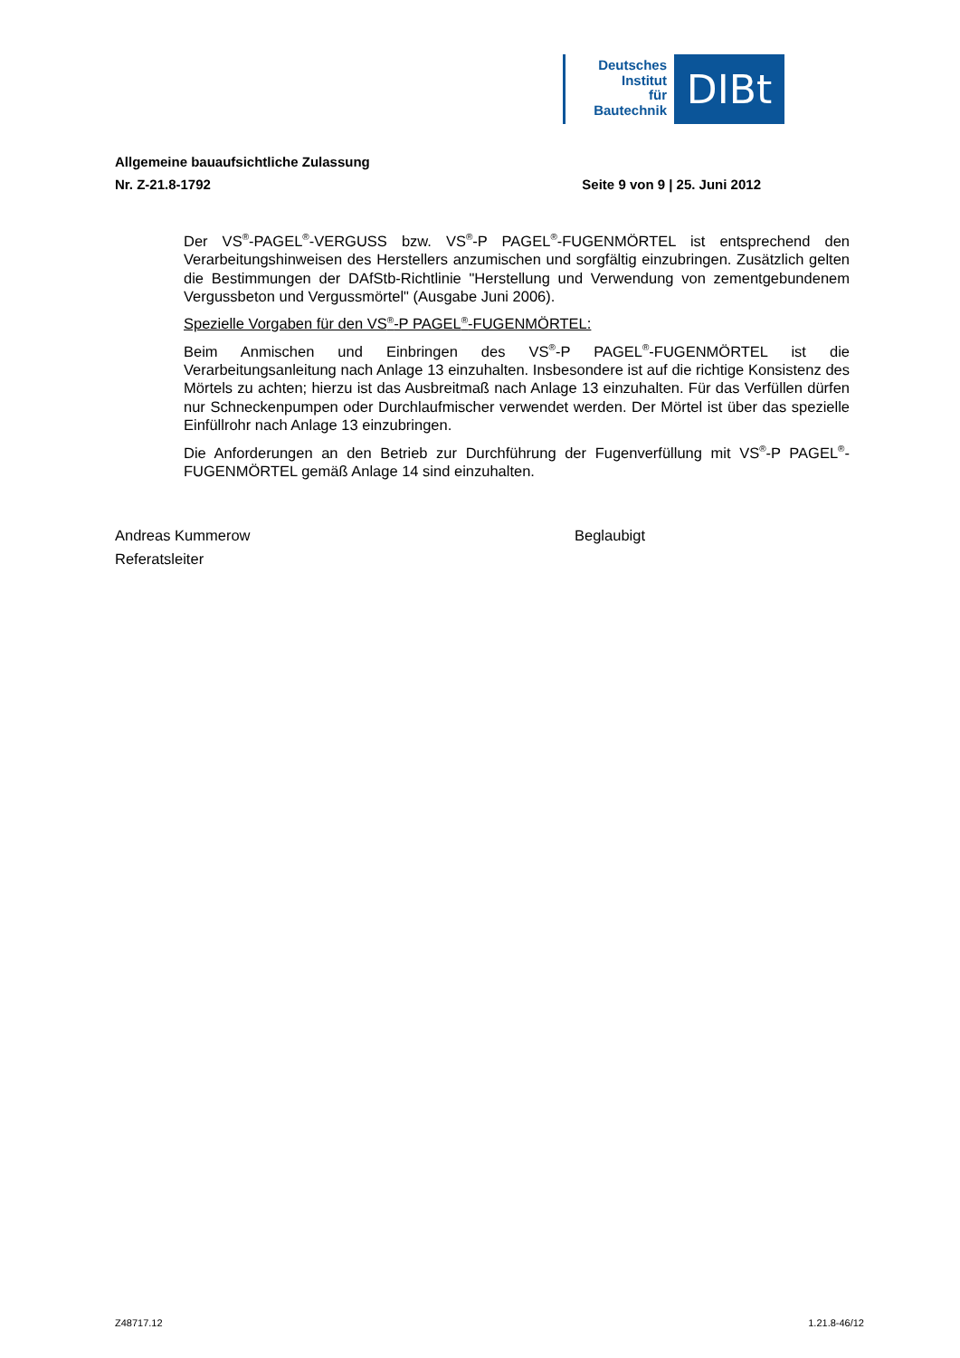Deutsches
Institut
für
Bautechnik
DIBt
Allgemeine bauaufsichtliche Zulassung
Nr. Z-21.8-1792 Seite 9 von 9 | 25. Juni 2012
Der VS<sup>®</sup>-PAGEL<sup>®</sup>-VERGUSS bzw. VS<sup>®</sup>-P PAGEL<sup>®</sup>-FUGENMÖRTEL ist entsprechend den Verarbeitungshinweisen des Herstellers anzumischen und sorgfältig einzubringen. Zusätzlich gelten die Bestimmungen der DAfStb-Richtlinie "Herstellung und Verwendung von zementgebundenem Vergussbeton und Vergussmörtel" (Ausgabe Juni 2006).
Spezielle Vorgaben für den VS<sup>®</sup>-P PAGEL<sup>®</sup>-FUGENMÖRTEL:
Beim Anmischen und Einbringen des VS<sup>®</sup>-P PAGEL<sup>®</sup>-FUGENMÖRTEL ist die Verarbeitungsanleitung nach Anlage 13 einzuhalten. Insbesondere ist auf die richtige Konsistenz des Mörtels zu achten; hierzu ist das Ausbreitmaß nach Anlage 13 einzuhalten. Für das Verfüllen dürfen nur Schneckenpumpen oder Durchlaufmischer verwendet werden. Der Mörtel ist über das spezielle Einfüllrohr nach Anlage 13 einzubringen.
Die Anforderungen an den Betrieb zur Durchführung der Fugenverfüllung mit VS<sup>®</sup>-P PAGEL<sup>®</sup>-FUGENMÖRTEL gemäß Anlage 14 sind einzuhalten.
Andreas Kummerow
Referatsleiter
Beglaubigt
Z48717.12 1.21.8-46/12